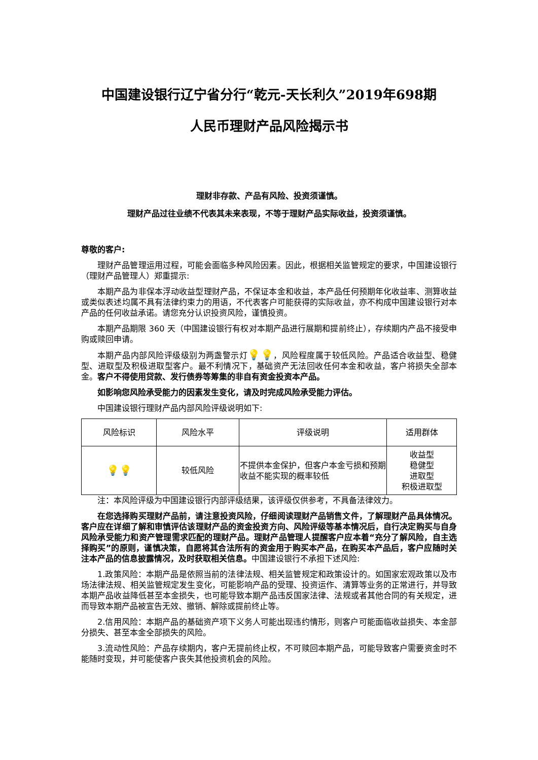中国建设银行辽宁省分行“乾元-天长利久”2019年698期
人民币理财产品风险揭示书
理财非存款、产品有风险、投资须谨慎。
理财产品过往业绩不代表其未来表现，不等于理财产品实际收益，投资须谨慎。
尊敬的客户:
理财产品管理运用过程，可能会面临多种风险因素。因此，根据相关监管规定的要求，中国建设银行（理财产品管理人）郑重提示:
本期产品为非保本浮动收益型理财产品，不保证本金和收益，本产品任何预期年化收益率、测算收益或类似表述均属不具有法律约束力的用语，不代表客户可能获得的实际收益，亦不构成中国建设银行对本产品的任何收益承诺。请您充分认识投资风险，谨慎投资。
本期产品期限 360 天（中国建设银行有权对本期产品进行展期和提前终止），存续期内产品不接受申购或赎回申请。
本期产品内部风险评级级别为两盏警示灯💡💡，风险程度属于较低风险。产品适合收益型、稳健型、进取型及积极进取型客户。最不利情况下，基础资产无法回收任何本金和收益，客户将损失全部本金。客户不得使用贷款、发行债券等筹集的非自有资金投资本产品。
如影响您风险承受能力的因素发生变化，请及时完成风险承受能力评估。
中国建设银行理财产品内部风险评级说明如下:
| 风险标识 | 风险水平 | 评级说明 | 适用群体 |
| 💡💡 | 较低风险 | 不提供本金保护，但客户本金亏损和预期收益不能实现的概率较低 | 收益型 稳健型 进取型 积极进取型 |
注：本风险评级为中国建设银行内部评级结果，该评级仅供参考，不具备法律效力。
在您选择购买理财产品前，请注意投资风险，仔细阅读理财产品销售文件，了解理财产品具体情况。客户应在详细了解和审慎评估该理财产品的资金投资方向、风险评级等基本情况后，自行决定购买与自身风险承受能力和资产管理需求匹配的理财产品。理财产品管理人提醒客户应本着“充分了解风险，自主选择购买”的原则，谨慎决策，自愿将其合法所有的资金用于购买本产品，在购买本产品后，客户应随时关注本产品的信息披露情况，及时获取相关信息。中国建设银行不承担下述风险:
1.政策风险：本期产品是依照当前的法律法规、相关监管规定和政策设计的。如国家宏观政策以及市场法律法规、相关监管规定发生变化，可能影响产品的受理、投资运作、清算等业务的正常进行，并导致本期产品收益降低甚至本金损失，也可能导致本期产品违反国家法律、法规或者其他合同的有关规定，进而导致本期产品被宣告无效、撤销、解除或提前终止等。
2.信用风险：本期产品的基础资产项下义务人可能出现违约情形，则客户可能面临收益损失、本金部分损失、甚至本金全部损失的风险。
3.流动性风险：产品存续期内，客户无提前终止权，不可赎回本期产品，可能导致客户需要资金时不能随时变现，并可能使客户丧失其他投资机会的风险。